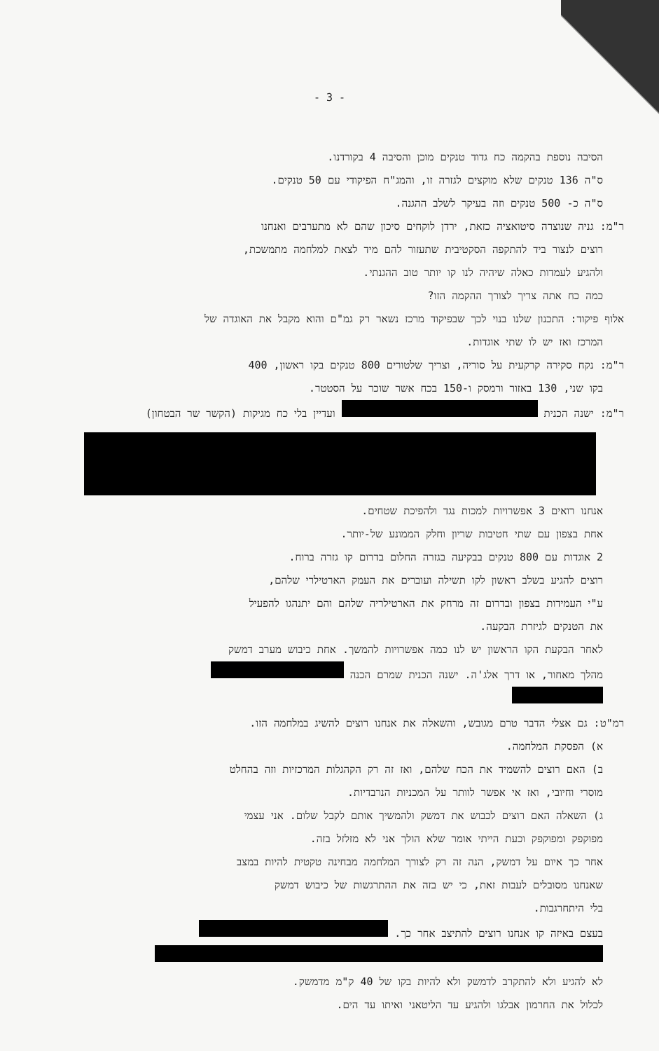- 3 -
הסיבה נוספת בהקמה כח גדוד טנקים מוכן והסיבה 4 בקורדנו.
ס"ה 136 טנקים שלא מוקצים לגזרה זו, והמג"ח הפיקודי עם 50 טנקים.
ס"ה כ- 500 טנקים וזה בעיקר לשלב ההגנה.
ר"מ: גניה שנוצרה סיטואציה כזאת, ירדן לוקחים סיכון שהם לא מתערבים ואנחנו
רוצים לנצור ביד להתקפה הסקטיבית שתעזור להם מיד לצאת למלחמה מתמשכת,
ולהגיע לעמדות כאלה שיהיה לנו קו יותר טוב ההגנתי.
כמה כח אתה צריך לצורך ההקמה הזו?
אלוף פיקוד: התכנון שלנו בנוי לכך שבפיקוד מרכז נשאר רק גמ"ם והוא מקבל את האוגדה של
המרכז ואז יש לו שתי אוגדות.
ר"מ: נקח סקירה קרקעית על סוריה, וצריך שלטורים 800 טנקים בקו ראשון, 400
בקו שני, 130 באזור ורמסק ו-150 בכח אשר שוכר על הסטטר.
ר"מ: ישנה הכנית ועדיין בלי כח מגיקות (הקשר שר הבטחון)
אנחנו רואים 3 אפשרויות למכות נגד ולהפיכת שטחים.
אחת בצפון עם שתי חטיבות שריון וחלק הממונע של-יותר.
2 אוגדות עם 800 טנקים בבקיעה בגזרה החלום בדרום קו גזרה ברוח.
רוצים להגיע בשלב ראשון לקו תשילה ועוברים את העמק הארטילרי שלהם,
ע"י העמידות בצפון ובדרום זה מרחק את הארטילריה שלהם והם יתנהגו להפעיל
את הטנקים לגיזרת הבקעה.
לאחר הבקעת הקו הראשון יש לנו כמה אפשרויות להמשך. אחת כיבוש מערב דמשק
מהלך מאחור, או דרך אלג'ה. ישנה הכנית שמרם הכנה
רמ"ט: גם אצלי הדבר טרם מגובש, והשאלה את אנחנו רוצים להשיג במלחמה הזו.
א) הפסקת המלחמה.
ב) האם רוצים להשמיד את הכח שלהם, ואז זה רק הקהגלות המרכזיות וזה בהחלט
מוסרי וחיובי, ואז אי אפשר לוותר על המכניות הנרבדיות.
ג) השאלה האם רוצים לכבוש את דמשק ולהמשיך אותם לקבל שלום. אני עצמי
מפוקפק ומפוקפק וכעת הייתי אומר שלא הולך אני לא מזלזל בזה.
אחר כך איום על דמשק, הנה זה רק לצורך המלחמה מבחינה טקטית להיות במצב
שאנחנו מסובלים לעבות זאת, כי יש בזה את ההתרגשות של כיבוש דמשק
בלי היתחרגבות.
בעצם באיזה קו אנחנו רוצים להתיצב אחר כך.
לא להגיע ולא להתקרב לדמשק ולא להיות בקו של 40 ק"מ מדמשק.
לכלול את החרמון אבלגו ולהגיע עד הליטאני ואיתו עד הים.